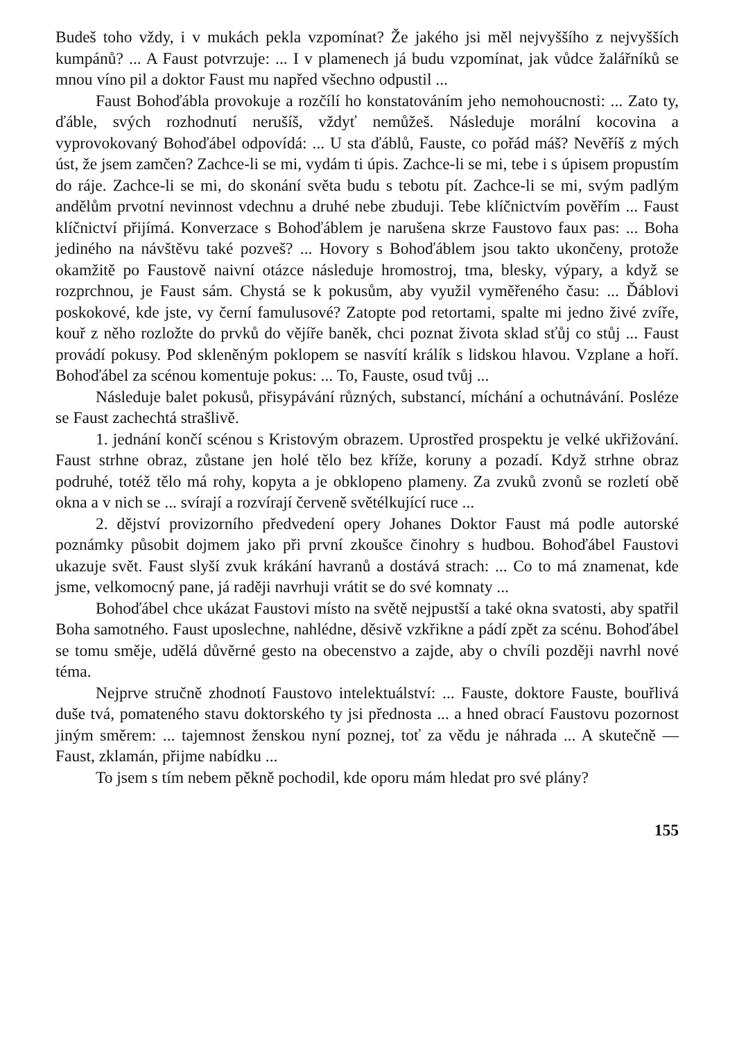Budeš toho vždy, i v mukách pekla vzpomínat? Že jakého jsi měl nejvyššího z nejvyšších kumpánů? ... A Faust potvrzuje: ... I v plamenech já budu vzpomínat, jak vůdce žalářníků se mnou víno pil a doktor Faust mu napřed všechno odpustil ...
Faust Bohoďábla provokuje a rozčílí ho konstatováním jeho nemohoucnosti: ... Zato ty, ďáble, svých rozhodnutí nerušíš, vždyť nemůžeš. Následuje morální kocovina a vyprovokovaný Bohoďábel odpovídá: ... U sta ďáblů, Fauste, co pořád máš? Nevěříš z mých úst, že jsem zamčen? Zachce-li se mi, vydám ti úpis. Zachce-li se mi, tebe i s úpisem propustím do ráje. Zachce-li se mi, do skonání světa budu s tebotu pít. Zachce-li se mi, svým padlým andělům prvotní nevinnost vdechnu a druhé nebe zbuduji. Tebe klíčnictvím pověřím ... Faust klíčnictví přijímá. Konverzace s Bohoďáblem je narušena skrze Faustovo faux pas: ... Boha jediného na návštěvu také pozveš? ... Hovory s Bohoďáblem jsou takto ukončeny, protože okamžitě po Faustově naivní otázce následuje hromostroj, tma, blesky, výpary, a když se rozprchnou, je Faust sám. Chystá se k pokusům, aby využil vyměřeného času: ... Ďáblovi poskokové, kde jste, vy černí famulusové? Zatopte pod retortami, spalte mi jedno živé zvíře, kouř z něho rozložte do prvků do vějíře baněk, chci poznat života sklad sťůj co stůj ... Faust provádí pokusy. Pod skleněným poklopem se nasvítí králík s lidskou hlavou. Vzplane a hoří. Bohoďábel za scénou komentuje pokus: ... To, Fauste, osud tvůj ...
Následuje balet pokusů, přisypávání různých, substancí, míchání a ochutnávání. Posléze se Faust zachechtá strašlivě.
1. jednání končí scénou s Kristovým obrazem. Uprostřed prospektu je velké ukřižování. Faust strhne obraz, zůstane jen holé tělo bez kříže, koruny a pozadí. Když strhne obraz podruhé, totéž tělo má rohy, kopyta a je obklopeno plameny. Za zvuků zvonů se rozletí obě okna a v nich se ... svírají a rozvírají červeně světélkující ruce ...
2. dějství provizorního předvedení opery Johanes Doktor Faust má podle autorské poznámky působit dojmem jako při první zkoušce činohry s hudbou. Bohoďábel Faustovi ukazuje svět. Faust slyší zvuk krákání havranů a dostává strach: ... Co to má znamenat, kde jsme, velkomocný pane, já raději navrhuji vrátit se do své komnaty ...
Bohoďábel chce ukázat Faustovi místo na světě nejpustší a také okna svatosti, aby spatřil Boha samotného. Faust uposlechne, nahlédne, děsivě vzkřikne a pádí zpět za scénu. Bohoďábel se tomu směje, udělá důvěrné gesto na obecenstvo a zajde, aby o chvíli později navrhl nové téma.
Nejprve stručně zhodnotí Faustovo intelektuálství: ... Fauste, doktore Fauste, bouřlivá duše tvá, pomateného stavu doktorského ty jsi přednosta ... a hned obrací Faustovu pozornost jiným směrem: ... tajemnost ženskou nyní poznej, toť za vědu je náhrada ... A skutečně — Faust, zklamán, přijme nabídku ...
To jsem s tím nebem pěkně pochodil, kde oporu mám hledat pro své plány?
155